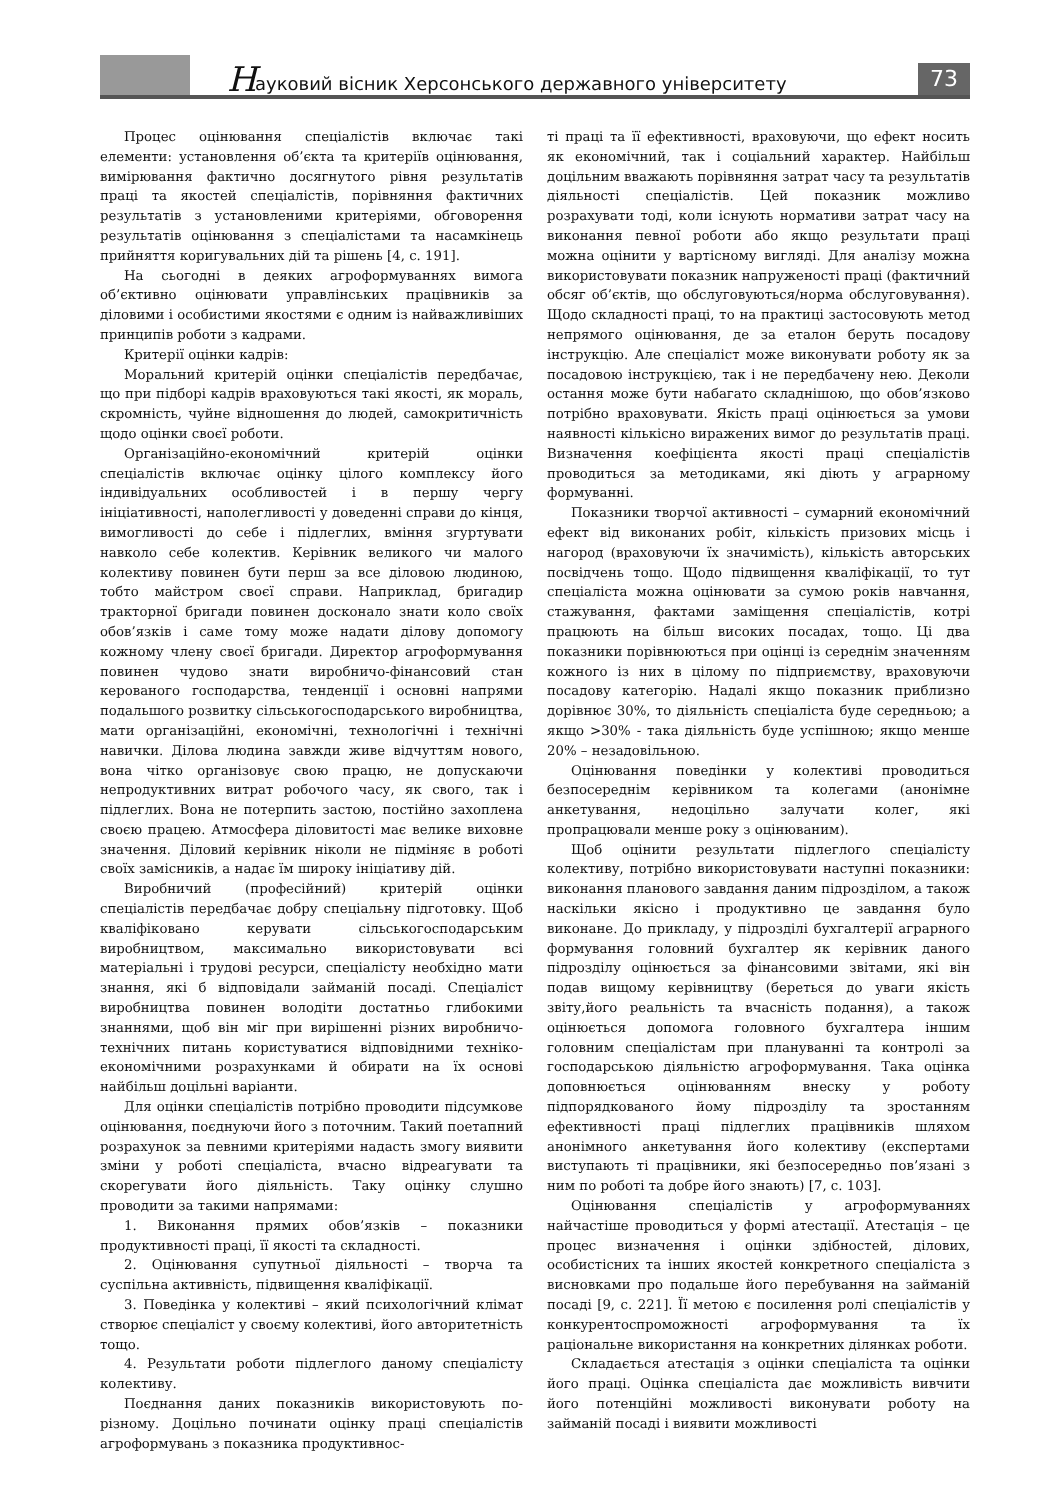Н ауковий вісник Херсонського державного університету
73
Процес оцінювання спеціалістів включає такі елементи: установлення об’єкта та критеріїв оцінювання, вимірювання фактично досягнутого рівня результатів праці та якостей спеціалістів, порівняння фактичних результатів з установленими критеріями, обговорення результатів оцінювання з спеціалістами та насамкінець прийняття коригувальних дій та рішень [4, с. 191].
На сьогодні в деяких агроформуваннях вимога об’єктивно оцінювати управлінських працівників за діловими і особистими якостями є одним із найважливіших принципів роботи з кадрами.
Критерії оцінки кадрів:
Моральний критерій оцінки спеціалістів передбачає, що при підборі кадрів враховуються такі якості, як мораль, скромність, чуйне відношення до людей, самокритичність щодо оцінки своєї роботи.
Організаційно-економічний критерій оцінки спеціалістів включає оцінку цілого комплексу його індивідуальних особливостей і в першу чергу ініціативності, наполегливості у доведенні справи до кінця, вимогливості до себе і підлеглих, вміння згуртувати навколо себе колектив. Керівник великого чи малого колективу повинен бути перш за все діловою людиною, тобто майстром своєї справи. Наприклад, бригадир тракторної бригади повинен досконало знати коло своїх обов’язків і саме тому може надати ділову допомогу кожному члену своєї бригади. Директор агроформування повинен чудово знати виробничо-фінансовий стан керованого господарства, тенденції і основні напрями подальшого розвитку сільськогосподарського виробництва, мати організаційні, економічні, технологічні і технічні навички. Ділова людина завжди живе відчуттям нового, вона чітко організовує свою працю, не допускаючи непродуктивних витрат робочого часу, як свого, так і підлеглих. Вона не потерпить застою, постійно захоплена своєю працею. Атмосфера діловитості має велике виховне значення. Діловий керівник ніколи не підміняє в роботі своїх замісників, а надає їм широку ініціативу дій.
Виробничий (професійний) критерій оцінки спеціалістів передбачає добру спеціальну підготовку. Щоб кваліфіковано керувати сільськогосподарським виробництвом, максимально використовувати всі матеріальні і трудові ресурси, спеціалісту необхідно мати знання, які б відповідали займаній посаді. Спеціаліст виробництва повинен володіти достатньо глибокими знаннями, щоб він міг при вирішенні різних виробничо-технічних питань користуватися відповідними техніко-економічними розрахунками й обирати на їх основі найбільш доцільні варіанти.
Для оцінки спеціалістів потрібно проводити підсумкове оцінювання, поєднуючи його з поточним. Такий поетапний розрахунок за певними критеріями надасть змогу виявити зміни у роботі спеціаліста, вчасно відреагувати та скорегувати його діяльність. Таку оцінку слушно проводити за такими напрямами:
1. Виконання прямих обов’язків – показники продуктивності праці, її якості та складності.
2. Оцінювання супутньої діяльності – творча та суспільна активність, підвищення кваліфікації.
3. Поведінка у колективі – який психологічний клімат створює спеціаліст у своєму колективі, його авторитетність тощо.
4. Результати роботи підлеглого даному спеціалісту колективу.
Поєднання даних показників використовують по-різному. Доцільно починати оцінку праці спеціалістів агроформувань з показника продуктивнос-
ті праці та її ефективності, враховуючи, що ефект носить як економічний, так і соціальний характер. Найбільш доцільним вважають порівняння затрат часу та результатів діяльності спеціалістів. Цей показник можливо розрахувати тоді, коли існують нормативи затрат часу на виконання певної роботи або якщо результати праці можна оцінити у вартісному вигляді. Для аналізу можна використовувати показник напруженості праці (фактичний обсяг об’єктів, що обслуговуються/норма обслуговування). Щодо складності праці, то на практиці застосовують метод непрямого оцінювання, де за еталон беруть посадову інструкцію. Але спеціаліст може виконувати роботу як за посадовою інструкцією, так і не передбачену нею. Деколи остання може бути набагато складнішою, що обов’язково потрібно враховувати. Якість праці оцінюється за умови наявності кількісно виражених вимог до результатів праці. Визначення коефіцієнта якості праці спеціалістів проводиться за методиками, які діють у аграрному формуванні.
Показники творчої активності – сумарний економічний ефект від виконаних робіт, кількість призових місць і нагород (враховуючи їх значимість), кількість авторських посвідчень тощо. Щодо підвищення кваліфікації, то тут спеціаліста можна оцінювати за сумою років навчання, стажування, фактами заміщення спеціалістів, котрі працюють на більш високих посадах, тощо. Ці два показники порівнюються при оцінці із середнім значенням кожного із них в цілому по підприємству, враховуючи посадову категорію. Надалі якщо показник приблизно дорівнює 30%, то діяльність спеціаліста буде середньою; а якщо >30% - така діяльність буде успішною; якщо менше 20% – незадовільною.
Оцінювання поведінки у колективі проводиться безпосереднім керівником та колегами (анонімне анкетування, недоцільно залучати колег, які пропрацювали менше року з оцінюваним).
Щоб оцінити результати підлеглого спеціалісту колективу, потрібно використовувати наступні показники: виконання планового завдання даним підрозділом, а також наскільки якісно і продуктивно це завдання було виконане. До прикладу, у підрозділі бухгалтерії аграрного формування головний бухгалтер як керівник даного підрозділу оцінюється за фінансовими звітами, які він подав вищому керівництву (береться до уваги якість звіту,його реальність та вчасність подання), а також оцінюється допомога головного бухгалтера іншим головним спеціалістам при плануванні та контролі за господарською діяльністю агроформування. Така оцінка доповнюється оцінюванням внеску у роботу підпорядкованого йому підрозділу та зростанням ефективності праці підлеглих працівників шляхом анонімного анкетування його колективу (експертами виступають ті працівники, які безпосередньо пов’язані з ним по роботі та добре його знають) [7, с. 103].
Оцінювання спеціалістів у агроформуваннях найчастіше проводиться у формі атестації. Атестація – це процес визначення і оцінки здібностей, ділових, особистісних та інших якостей конкретного спеціаліста з висновками про подальше його перебування на займаній посаді [9, с. 221]. Її метою є посилення ролі спеціалістів у конкурентоспроможності агроформування та їх раціональне використання на конкретних ділянках роботи.
Складається атестація з оцінки спеціаліста та оцінки його праці. Оцінка спеціаліста дає можливість вивчити його потенційні можливості виконувати роботу на займаній посаді і виявити можливості